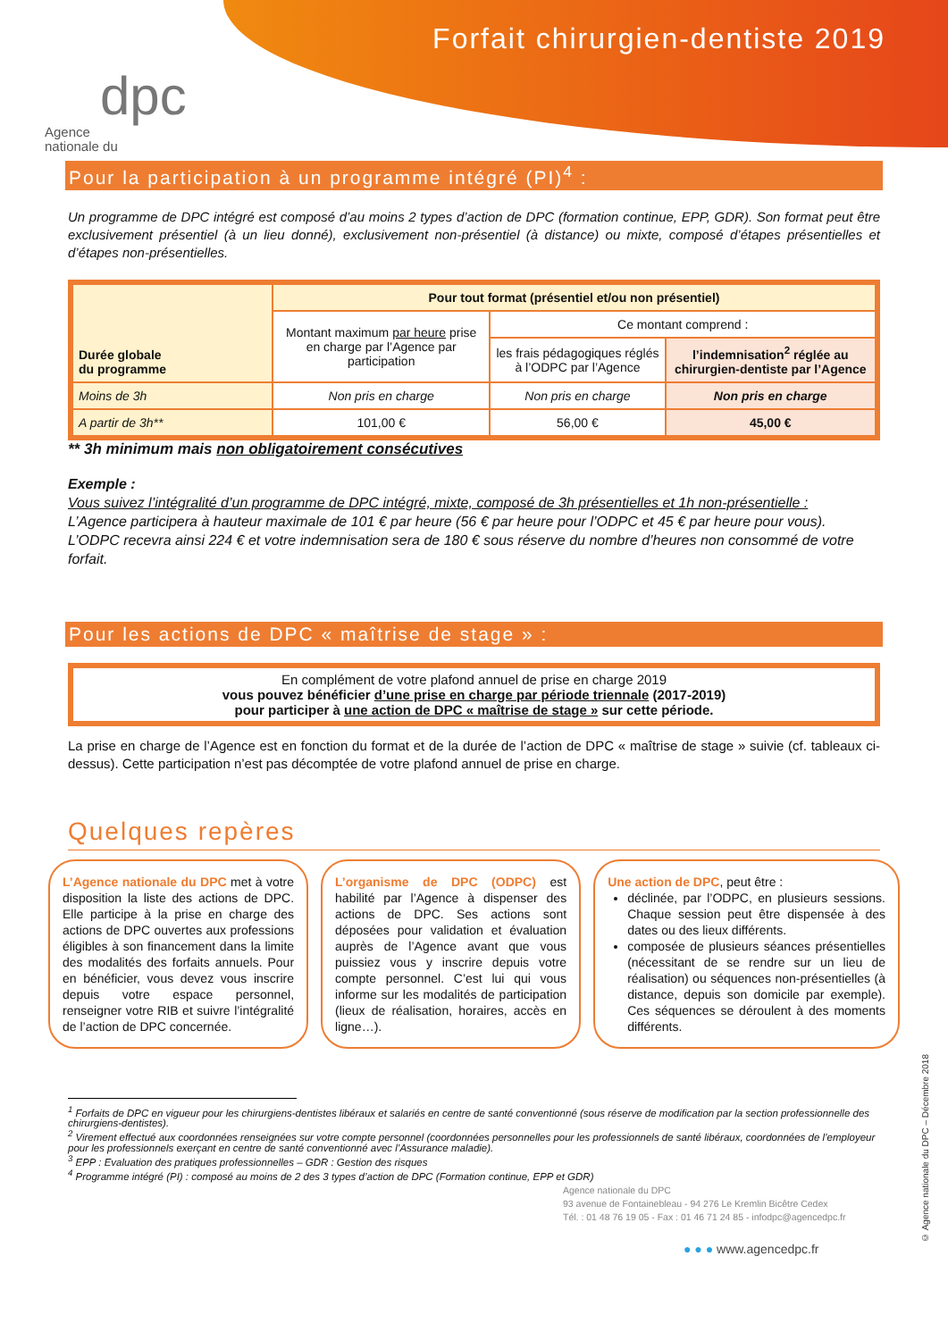Forfait chirurgien-dentiste 2019
Agence
nationale du
dpc
Pour la participation à un programme intégré (PI)<sup>4</sup> :
Un programme de DPC intégré est composé d’au moins 2 types d’action de DPC (formation continue, EPP, GDR). Son format peut être exclusivement présentiel (à un lieu donné), exclusivement non-présentiel (à distance) ou mixte, composé d’étapes présentielles et d’étapes non-présentielles.
| Durée globale du programme | Pour tout format (présentiel et/ou non présentiel) | | |
| --- | --- | --- | --- |
| | Montant maximum par heure prise en charge par l’Agence par participation | Ce montant comprend : | |
| | | les frais pédagogiques réglés à l’ODPC par l’Agence | l’indemnisation<sup>2</sup> réglée au chirurgien-dentiste par l’Agence |
| Moins de 3h | Non pris en charge | Non pris en charge | Non pris en charge |
| A partir de 3h** | 101,00 € | 56,00 € | 45,00 € |
** 3h minimum mais non obligatoirement consécutives
Exemple :
Vous suivez l’intégralité d’un programme de DPC intégré, mixte, composé de 3h présentielles et 1h non-présentielle :
L’Agence participera à hauteur maximale de 101 € par heure (56 € par heure pour l’ODPC et 45 € par heure pour vous). L’ODPC recevra ainsi 224 € et votre indemnisation sera de 180 € sous réserve du nombre d’heures non consommé de votre forfait.
Pour les actions de DPC « maîtrise de stage » :
En complément de votre plafond annuel de prise en charge 2019
vous pouvez bénéficier d’une prise en charge par période triennale (2017-2019)
pour participer à une action de DPC « maîtrise de stage » sur cette période.
La prise en charge de l’Agence est en fonction du format et de la durée de l’action de DPC « maîtrise de stage » suivie (cf. tableaux ci-dessus). Cette participation n’est pas décomptée de votre plafond annuel de prise en charge.
Quelques repères
L’Agence nationale du DPC met à votre disposition la liste des actions de DPC. Elle participe à la prise en charge des actions de DPC ouvertes aux professions éligibles à son financement dans la limite des modalités des forfaits annuels. Pour en bénéficier, vous devez vous inscrire depuis votre espace personnel, renseigner votre RIB et suivre l’intégralité de l’action de DPC concernée.
L’organisme de DPC (ODPC) est habilité par l’Agence à dispenser des actions de DPC. Ses actions sont déposées pour validation et évaluation auprès de l’Agence avant que vous puissiez vous y inscrire depuis votre compte personnel. C’est lui qui vous informe sur les modalités de participation (lieux de réalisation, horaires, accès en ligne…).
Une action de DPC, peut être :
déclinée, par l’ODPC, en plusieurs sessions. Chaque session peut être dispensée à des dates ou des lieux différents.
composée de plusieurs séances présentielles (nécessitant de se rendre sur un lieu de réalisation) ou séquences non-présentielles (à distance, depuis son domicile par exemple). Ces séquences se déroulent à des moments différents.
<sup>1</sup> Forfaits de DPC en vigueur pour les chirurgiens-dentistes libéraux et salariés en centre de santé conventionné (sous réserve de modification par la section professionnelle des chirurgiens-dentistes).
<sup>2</sup> Virement effectué aux coordonnées renseignées sur votre compte personnel (coordonnées personnelles pour les professionnels de santé libéraux, coordonnées de l’employeur pour les professionnels exerçant en centre de santé conventionné avec l’Assurance maladie).
<sup>3</sup> EPP : Evaluation des pratiques professionnelles – GDR : Gestion des risques
<sup>4</sup> Programme intégré (PI) : composé au moins de 2 des 3 types d’action de DPC (Formation continue, EPP et GDR)
Agence nationale du DPC
93 avenue de Fontainebleau - 94 276 Le Kremlin Bicêtre Cedex
Tél. : 01 48 76 19 05 - Fax : 01 46 71 24 85 - infodpc@agencedpc.fr
● ● ● www.agencedpc.fr
© Agence nationale du DPC – Décembre 2018